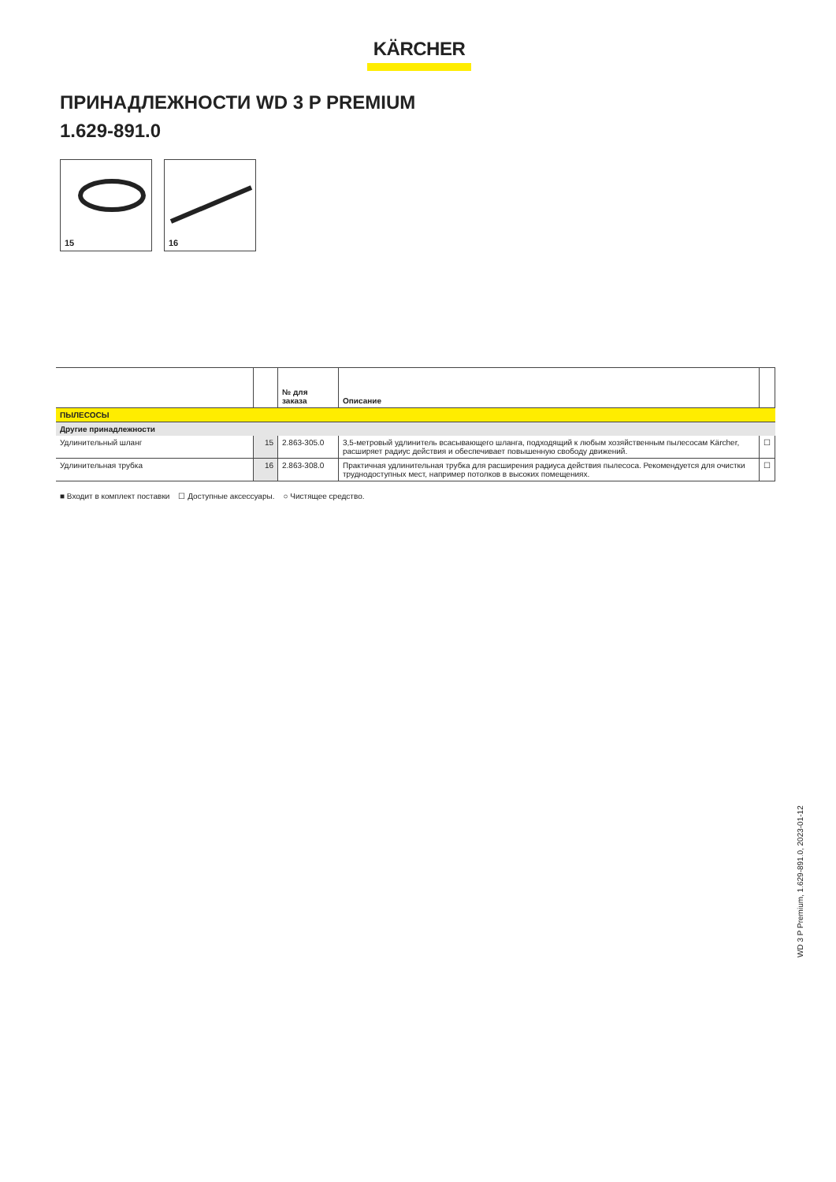KÄRCHER
ПРИНАДЛЕЖНОСТИ WD 3 P PREMIUM
1.629-891.0
15
16
| | | № для заказа | Описание | |
| --- | --- | --- | --- | --- |
| ПЫЛЕСОСЫ | | | | |
| Другие принадлежности | | | | |
| Удлинительный шланг | 15 | 2.863-305.0 | 3,5-метровый удлинитель всасывающего шланга, подходящий к любым хозяйственным пылесосам Kärcher, расширяет радиус действия и обеспечивает повышенную свободу движений. | ☐ |
| Удлинительная трубка | 16 | 2.863-308.0 | Практичная удлинительная трубка для расширения радиуса действия пылесоса. Рекомендуется для очистки труднодоступных мест, например потолков в высоких помещениях. | ☐ |
■ Входит в комплект поставки ☐ Доступные аксессуары. ○ Чистящее средство.
WD 3 P Premium, 1.629-891.0, 2023-01-12